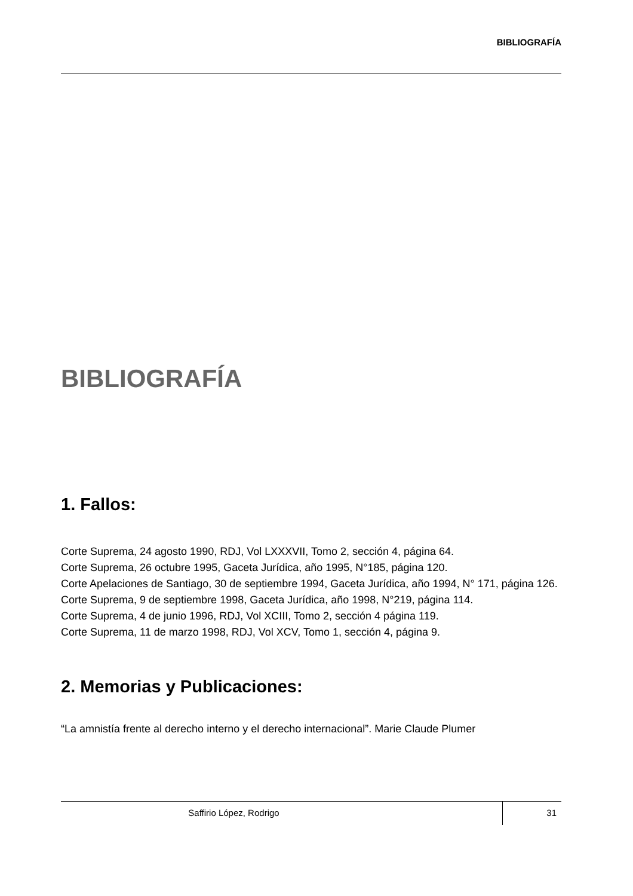BIBLIOGRAFÍA
BIBLIOGRAFÍA
1. Fallos:
Corte Suprema, 24 agosto 1990, RDJ, Vol LXXXVII, Tomo 2, sección 4, página 64.
Corte Suprema, 26 octubre 1995, Gaceta Jurídica, año 1995, N°185, página 120.
Corte Apelaciones de Santiago, 30 de septiembre 1994, Gaceta Jurídica, año 1994, N° 171, página 126.
Corte Suprema, 9 de septiembre 1998, Gaceta Jurídica, año 1998, N°219, página 114.
Corte Suprema, 4 de junio 1996, RDJ, Vol XCIII, Tomo 2, sección 4 página 119.
Corte Suprema, 11 de marzo 1998, RDJ, Vol XCV, Tomo 1, sección 4, página 9.
2. Memorias y Publicaciones:
“La amnistía frente al derecho interno y el derecho internacional”. Marie Claude Plumer
Saffirio López, Rodrigo 31